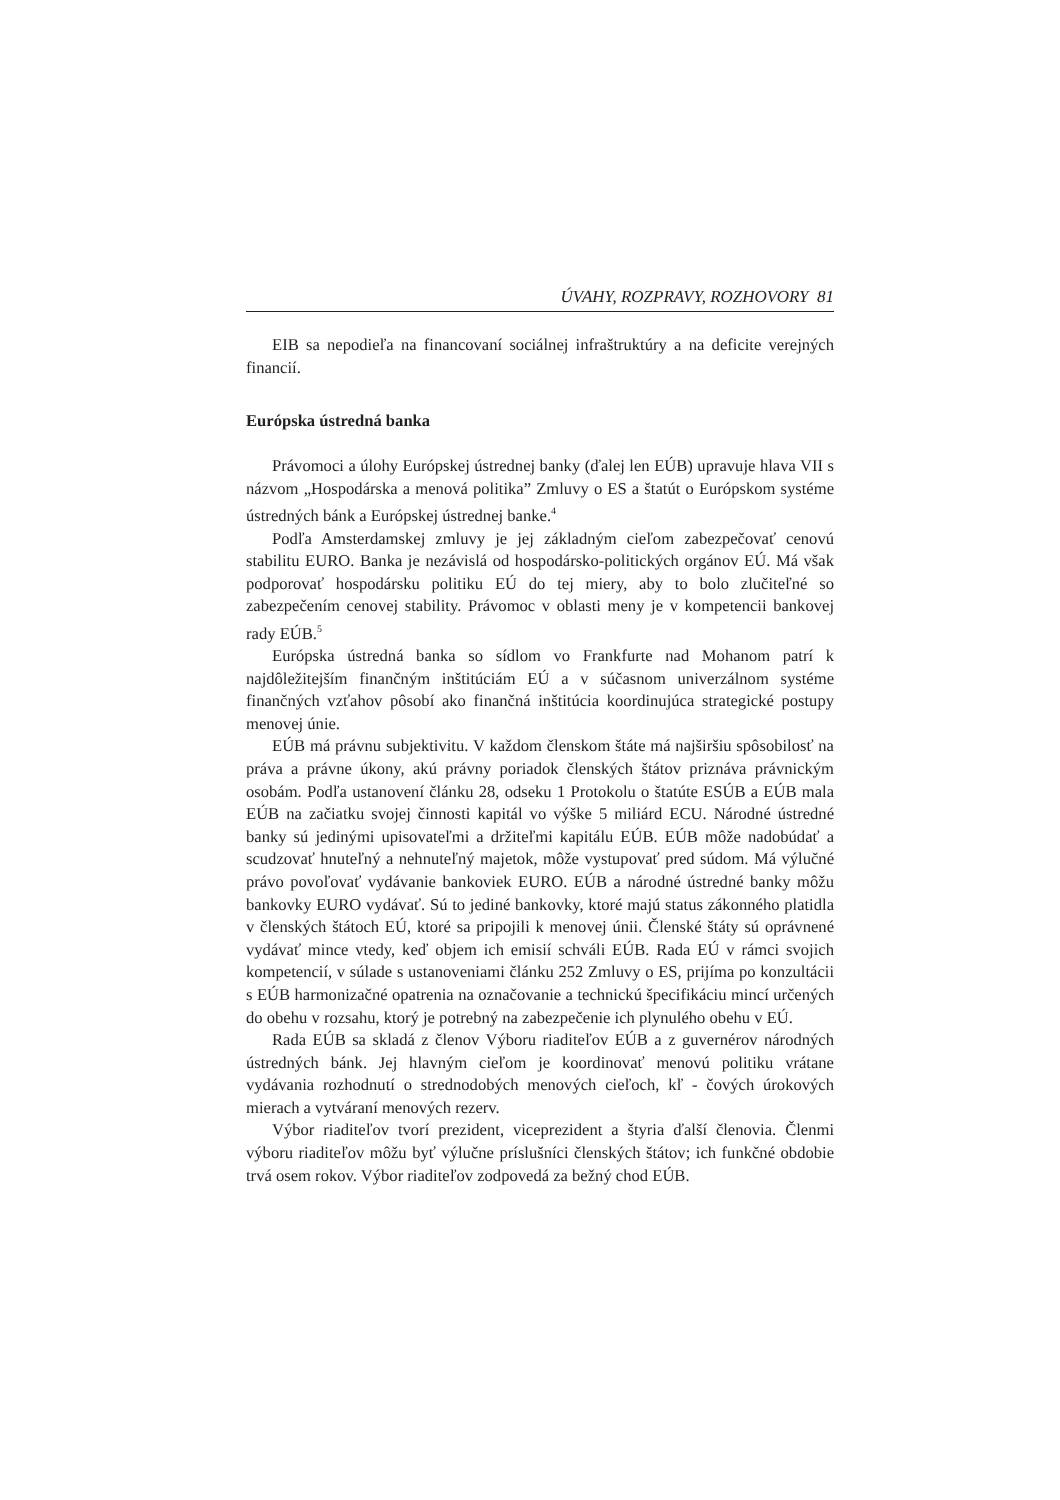ÚVAHY, ROZPRAVY, ROZHOVORY 81
EIB sa nepodieľa na financovaní sociálnej infraštruktúry a na deficite verejných financií.
Európska ústredná banka
Právomoci a úlohy Európskej ústrednej banky (ďalej len EÚB) upravuje hlava VII s názvom „Hospodárska a menová politika” Zmluvy o ES a štatút o Európskom systéme ústredných bánk a Európskej ústrednej banke.<sup>4</sup>
Podľa Amsterdamskej zmluvy je jej základným cieľom zabezpečovať cenovú stabilitu EURO. Banka je nezávislá od hospodársko-politických orgánov EÚ. Má však podporovať hospodársku politiku EÚ do tej miery, aby to bolo zlučiteľné so zabezpečením cenovej stability. Právomoc v oblasti meny je v kompetencii bankovej rady EÚB.<sup>5</sup>
Európska ústredná banka so sídlom vo Frankfurte nad Mohanom patrí k najdôležitejším finančným inštitúciám EÚ a v súčasnom univerzálnom systéme finančných vzťahov pôsobí ako finančná inštitúcia koordinujúca strategické postupy menovej únie.
EÚB má právnu subjektivitu. V každom členskom štáte má najširšiu spôsobilosť na práva a právne úkony, akú právny poriadok členských štátov priznáva právnickým osobám. Podľa ustanovení článku 28, odseku 1 Protokolu o štatúte ESÚB a EÚB mala EÚB na začiatku svojej činnosti kapitál vo výške 5 miliárd ECU. Národné ústredné banky sú jedinými upisovateľmi a držiteľmi kapitálu EÚB. EÚB môže nadobúdať a scudzovať hnuteľný a nehnuteľný majetok, môže vystupovať pred súdom. Má výlučné právo povoľovať vydávanie bankoviek EURO. EÚB a národné ústredné banky môžu bankovky EURO vydávať. Sú to jediné bankovky, ktoré majú status zákonného platidla v členských štátoch EÚ, ktoré sa pripojili k menovej únii. Členské štáty sú oprávnené vydávať mince vtedy, keď objem ich emisií schváli EÚB. Rada EÚ v rámci svojich kompetencií, v súlade s ustanoveniami článku 252 Zmluvy o ES, prijíma po konzultácii s EÚB harmonizačné opatrenia na označovanie a technickú špecifikáciu mincí určených do obehu v rozsahu, ktorý je potrebný na zabezpečenie ich plynulého obehu v EÚ.
Rada EÚB sa skladá z členov Výboru riaditeľov EÚB a z guvernérov národných ústredných bánk. Jej hlavným cieľom je koordinovať menovú politiku vrátane vydávania rozhodnutí o strednodobých menových cieľoch, kľ - čových úrokových mierach a vytváraní menových rezerv.
Výbor riaditeľov tvorí prezident, viceprezident a štyria ďalší členovia. Členmi výboru riaditeľov môžu byť výlučne príslušníci členských štátov; ich funkčné obdobie trvá osem rokov. Výbor riaditeľov zodpovedá za bežný chod EÚB.